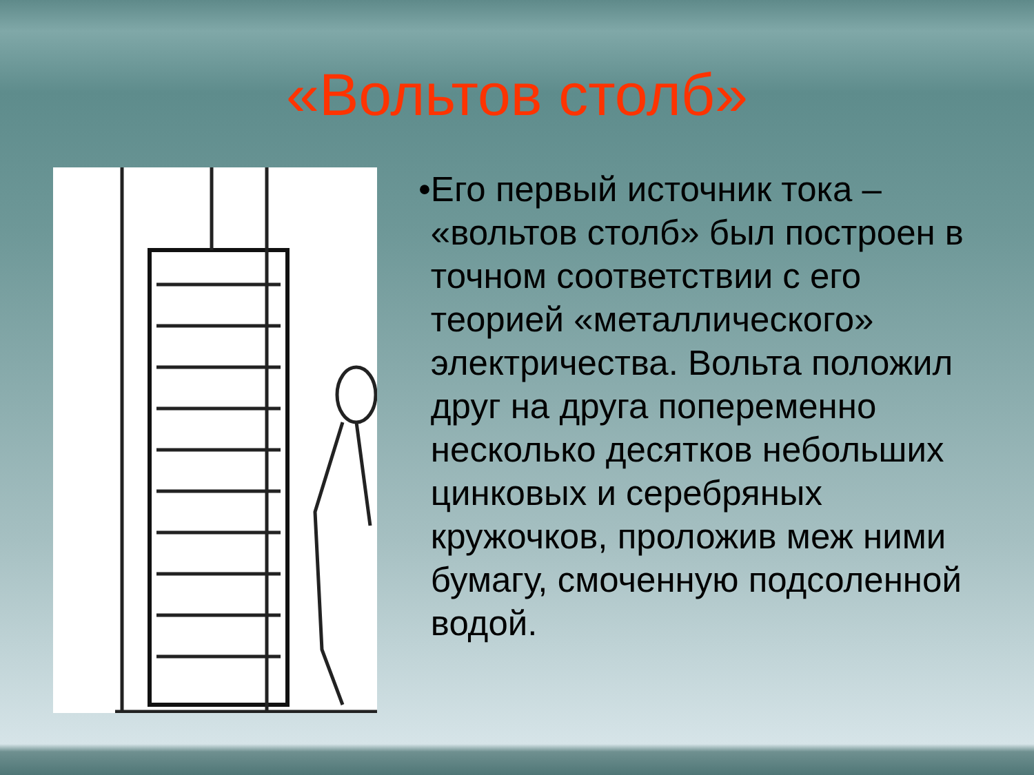«Вольтов столб»
• Его первый источник тока – «вольтов столб» был построен в точном соответствии с его теорией «металлического» электричества. Вольта положил друг на друга попеременно несколько десятков небольших цинковых и серебряных кружочков, проложив меж ними бумагу, смоченную подсоленной водой.